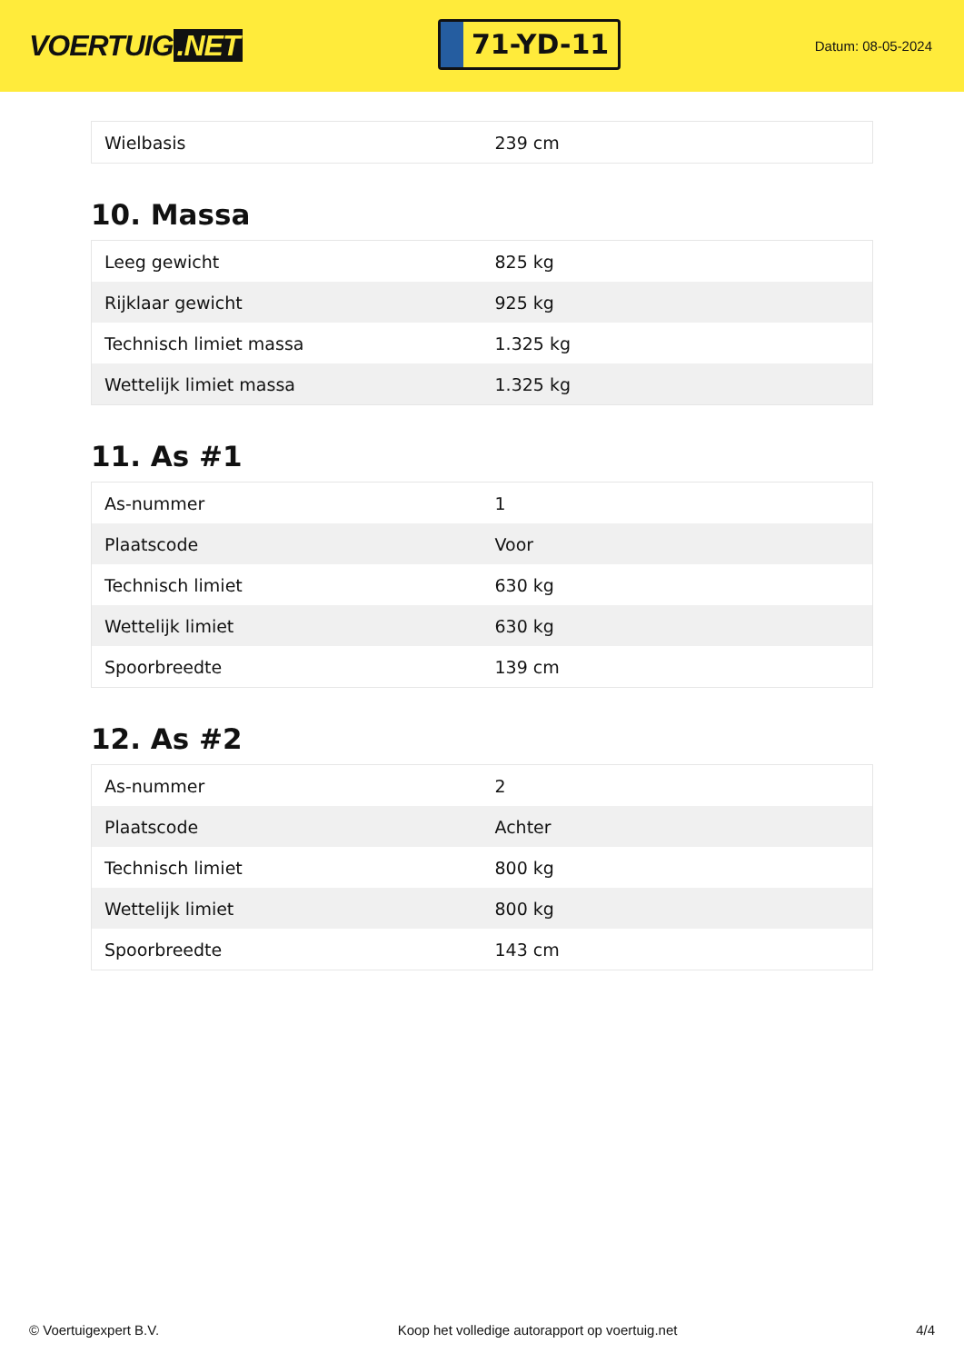VOERTUIG.NET
71-YD-11
Datum: 08-05-2024
| Wielbasis | 239 cm |
10. Massa
| Leeg gewicht | 825 kg |
| Rijklaar gewicht | 925 kg |
| Technisch limiet massa | 1.325 kg |
| Wettelijk limiet massa | 1.325 kg |
11. As #1
| As-nummer | 1 |
| Plaatscode | Voor |
| Technisch limiet | 630 kg |
| Wettelijk limiet | 630 kg |
| Spoorbreedte | 139 cm |
12. As #2
| As-nummer | 2 |
| Plaatscode | Achter |
| Technisch limiet | 800 kg |
| Wettelijk limiet | 800 kg |
| Spoorbreedte | 143 cm |
© Voertuigexpert B.V. Koop het volledige autorapport op voertuig.net 4/4